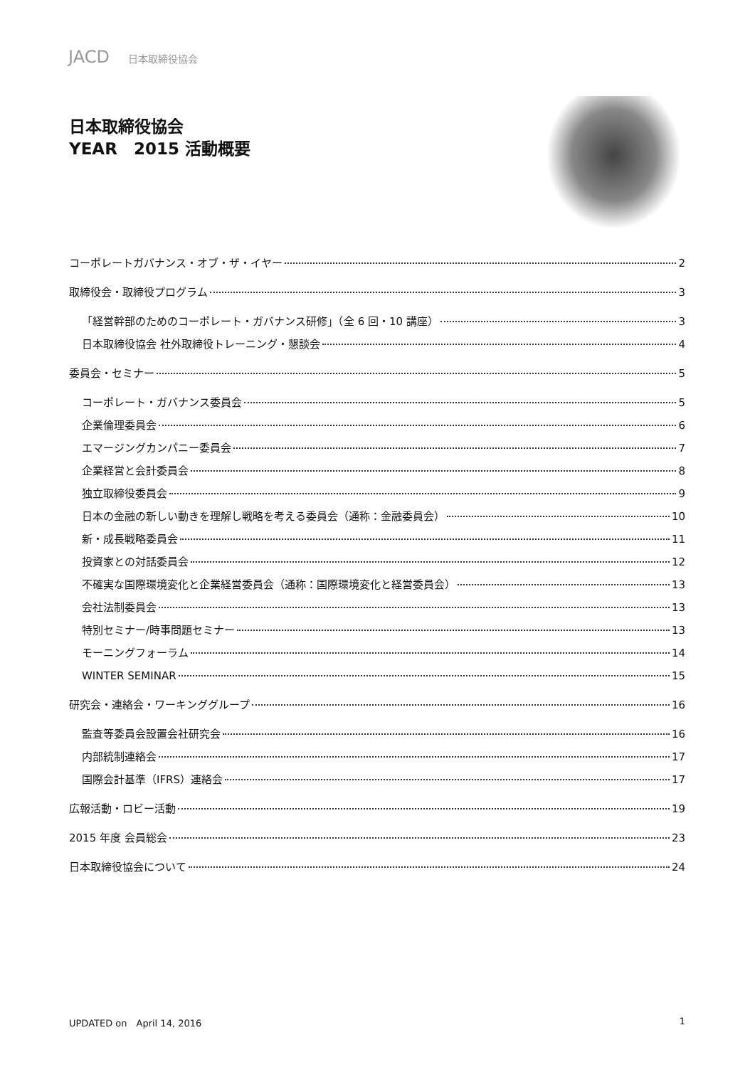JACD 日本取締役協会
日本取締役協会
YEAR　2015 活動概要
コーポレートガバナンス・オブ・ザ・イヤー 2
取締役会・取締役プログラム 3
「経営幹部のためのコーポレート・ガバナンス研修」（全 6 回・10 講座） 3
日本取締役協会 社外取締役トレーニング・懇談会 4
委員会・セミナー 5
コーポレート・ガバナンス委員会 5
企業倫理委員会 6
エマージングカンパニー委員会 7
企業経営と会計委員会 8
独立取締役委員会 9
日本の金融の新しい動きを理解し戦略を考える委員会（通称：金融委員会） 10
新・成長戦略委員会 11
投資家との対話委員会 12
不確実な国際環境変化と企業経営委員会（通称：国際環境変化と経営委員会） 13
会社法制委員会 13
特別セミナー/時事問題セミナー 13
モーニングフォーラム 14
WINTER SEMINAR 15
研究会・連絡会・ワーキンググループ 16
監査等委員会設置会社研究会 16
内部統制連絡会 17
国際会計基準（IFRS）連絡会 17
広報活動・ロビー活動 19
2015 年度 会員総会 23
日本取締役協会について 24
UPDATED on　April 14, 2016 1